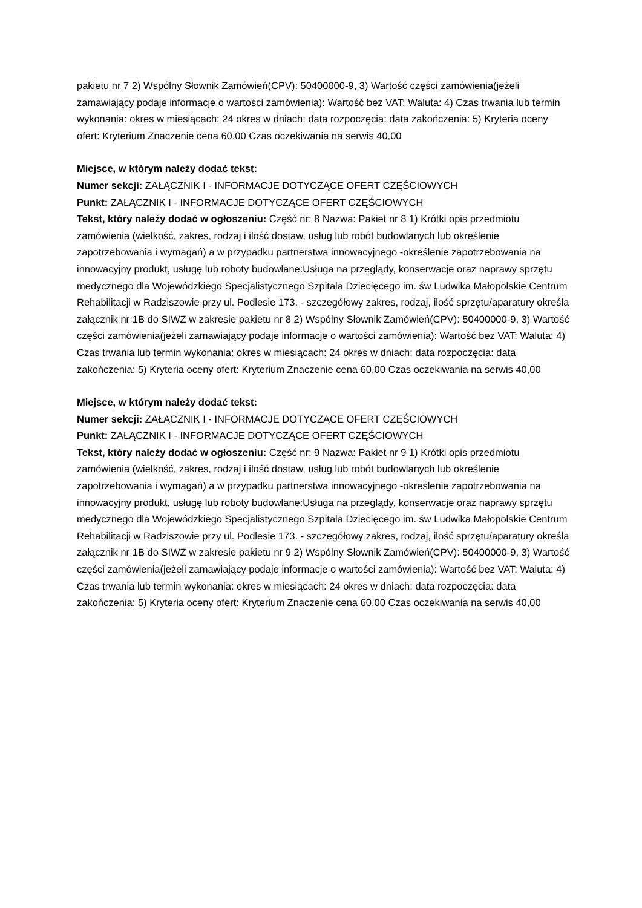pakietu nr 7 2) Wspólny Słownik Zamówień(CPV): 50400000-9, 3) Wartość części zamówienia(jeżeli zamawiający podaje informacje o wartości zamówienia): Wartość bez VAT: Waluta: 4) Czas trwania lub termin wykonania: okres w miesiącach: 24 okres w dniach: data rozpoczęcia: data zakończenia: 5) Kryteria oceny ofert: Kryterium Znaczenie cena 60,00 Czas oczekiwania na serwis 40,00
Miejsce, w którym należy dodać tekst:
Numer sekcji: ZAŁĄCZNIK I - INFORMACJE DOTYCZĄCE OFERT CZĘŚCIOWYCH
Punkt: ZAŁĄCZNIK I - INFORMACJE DOTYCZĄCE OFERT CZĘŚCIOWYCH
Tekst, który należy dodać w ogłoszeniu: Część nr: 8 Nazwa: Pakiet nr 8 1) Krótki opis przedmiotu zamówienia (wielkość, zakres, rodzaj i ilość dostaw, usług lub robót budowlanych lub określenie zapotrzebowania i wymagań) a w przypadku partnerstwa innowacyjnego -określenie zapotrzebowania na innowacyjny produkt, usługę lub roboty budowlane:Usługa na przeglądy, konserwacje oraz naprawy sprzętu medycznego dla Wojewódzkiego Specjalistycznego Szpitala Dziecięcego im. św Ludwika Małopolskie Centrum Rehabilitacji w Radziszowie przy ul. Podlesie 173. - szczegółowy zakres, rodzaj, ilość sprzętu/aparatury określa załącznik nr 1B do SIWZ w zakresie pakietu nr 8 2) Wspólny Słownik Zamówień(CPV): 50400000-9, 3) Wartość części zamówienia(jeżeli zamawiający podaje informacje o wartości zamówienia): Wartość bez VAT: Waluta: 4) Czas trwania lub termin wykonania: okres w miesiącach: 24 okres w dniach: data rozpoczęcia: data zakończenia: 5) Kryteria oceny ofert: Kryterium Znaczenie cena 60,00 Czas oczekiwania na serwis 40,00
Miejsce, w którym należy dodać tekst:
Numer sekcji: ZAŁĄCZNIK I - INFORMACJE DOTYCZĄCE OFERT CZĘŚCIOWYCH
Punkt: ZAŁĄCZNIK I - INFORMACJE DOTYCZĄCE OFERT CZĘŚCIOWYCH
Tekst, który należy dodać w ogłoszeniu: Część nr: 9 Nazwa: Pakiet nr 9 1) Krótki opis przedmiotu zamówienia (wielkość, zakres, rodzaj i ilość dostaw, usług lub robót budowlanych lub określenie zapotrzebowania i wymagań) a w przypadku partnerstwa innowacyjnego -określenie zapotrzebowania na innowacyjny produkt, usługę lub roboty budowlane:Usługa na przeglądy, konserwacje oraz naprawy sprzętu medycznego dla Wojewódzkiego Specjalistycznego Szpitala Dziecięcego im. św Ludwika Małopolskie Centrum Rehabilitacji w Radziszowie przy ul. Podlesie 173. - szczegółowy zakres, rodzaj, ilość sprzętu/aparatury określa załącznik nr 1B do SIWZ w zakresie pakietu nr 9 2) Wspólny Słownik Zamówień(CPV): 50400000-9, 3) Wartość części zamówienia(jeżeli zamawiający podaje informacje o wartości zamówienia): Wartość bez VAT: Waluta: 4) Czas trwania lub termin wykonania: okres w miesiącach: 24 okres w dniach: data rozpoczęcia: data zakończenia: 5) Kryteria oceny ofert: Kryterium Znaczenie cena 60,00 Czas oczekiwania na serwis 40,00